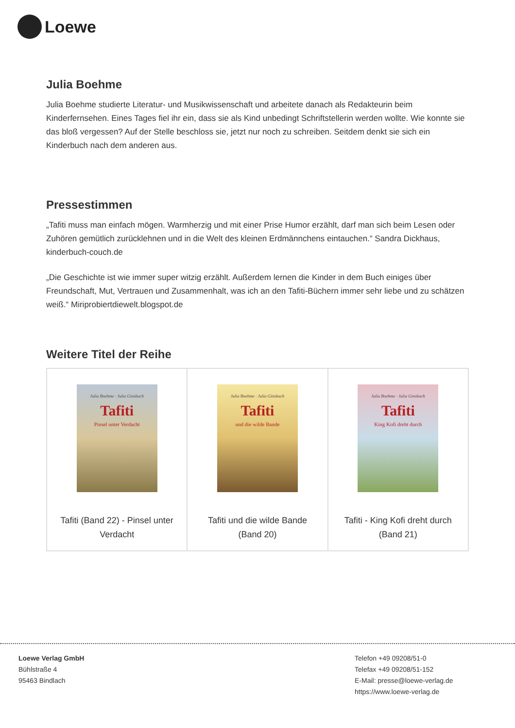Loewe
Julia Boehme
Julia Boehme studierte Literatur- und Musikwissenschaft und arbeitete danach als Redakteurin beim Kinderfernsehen. Eines Tages fiel ihr ein, dass sie als Kind unbedingt Schriftstellerin werden wollte. Wie konnte sie das bloß vergessen? Auf der Stelle beschloss sie, jetzt nur noch zu schreiben. Seitdem denkt sie sich ein Kinderbuch nach dem anderen aus.
Pressestimmen
„Tafiti muss man einfach mögen. Warmherzig und mit einer Prise Humor erzählt, darf man sich beim Lesen oder Zuhören gemütlich zurücklehnen und in die Welt des kleinen Erdmännchens eintauchen.“ Sandra Dickhaus, kinderbuch-couch.de
„Die Geschichte ist wie immer super witzig erzählt. Außerdem lernen die Kinder in dem Buch einiges über Freundschaft, Mut, Vertrauen und Zusammenhalt, was ich an den Tafiti-Büchern immer sehr liebe und zu schätzen weiß.“ Miriprobiertdiewelt.blogspot.de
Weitere Titel der Reihe
| Julia Boehme · Julia Ginsbach Tafiti Pinsel unter Verdacht Tafiti (Band 22) - Pinsel unter Verdacht | Julia Boehme · Julia Ginsbach Tafiti und die wilde Bande Tafiti und die wilde Bande (Band 20) | Julia Boehme · Julia Ginsbach Tafiti King Kofi dreht durch Tafiti - King Kofi dreht durch (Band 21) |
Loewe Verlag GmbH
Bühlstraße 4
95463 Bindlach
Telefon +49 09208/51-0
Telefax +49 09208/51-152
E-Mail: presse@loewe-verlag.de
https://www.loewe-verlag.de